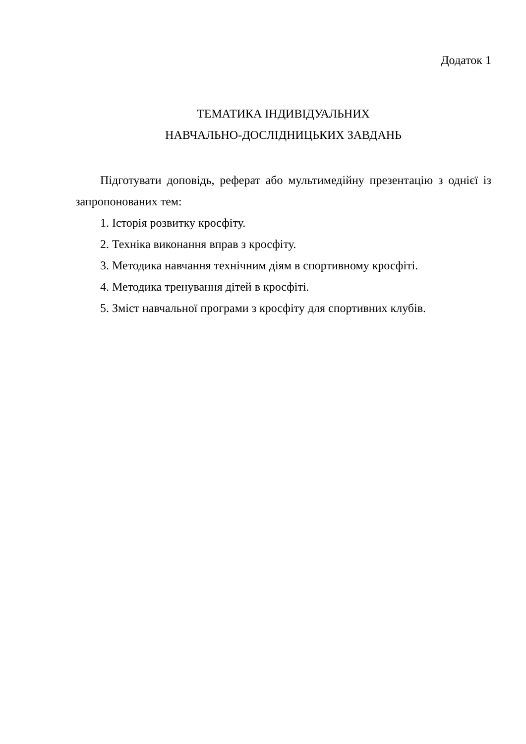Додаток 1
ТЕМАТИКА ІНДИВІДУАЛЬНИХ
НАВЧАЛЬНО-ДОСЛІДНИЦЬКИХ ЗАВДАНЬ
Підготувати доповідь, реферат або мультимедійну презентацію з однієї із запропонованих тем:
1. Історія розвитку кросфіту.
2. Техніка виконання вправ з кросфіту.
3. Методика навчання технічним діям в спортивному кросфіті.
4. Методика тренування дітей в кросфіті.
5. Зміст навчальної програми з кросфіту для спортивних клубів.